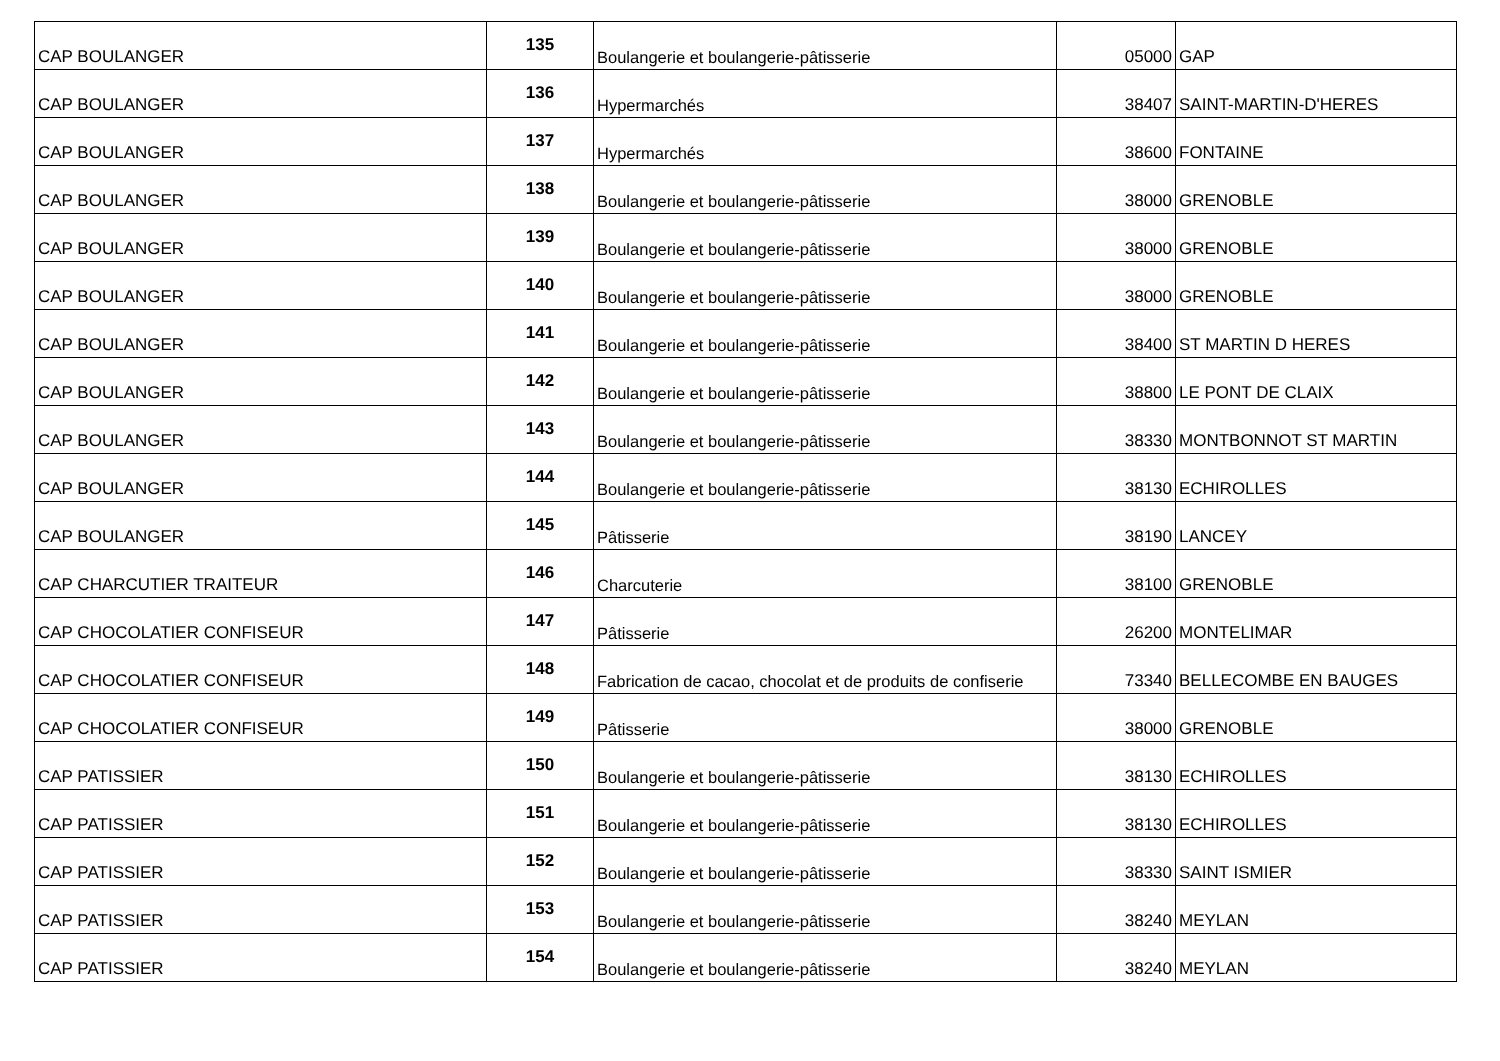| CAP BOULANGER | 135 | Boulangerie et boulangerie-pâtisserie | 05000 | GAP |
| CAP BOULANGER | 136 | Hypermarchés | 38407 | SAINT-MARTIN-D'HERES |
| CAP BOULANGER | 137 | Hypermarchés | 38600 | FONTAINE |
| CAP BOULANGER | 138 | Boulangerie et boulangerie-pâtisserie | 38000 | GRENOBLE |
| CAP BOULANGER | 139 | Boulangerie et boulangerie-pâtisserie | 38000 | GRENOBLE |
| CAP BOULANGER | 140 | Boulangerie et boulangerie-pâtisserie | 38000 | GRENOBLE |
| CAP BOULANGER | 141 | Boulangerie et boulangerie-pâtisserie | 38400 | ST MARTIN D HERES |
| CAP BOULANGER | 142 | Boulangerie et boulangerie-pâtisserie | 38800 | LE PONT DE CLAIX |
| CAP BOULANGER | 143 | Boulangerie et boulangerie-pâtisserie | 38330 | MONTBONNOT ST MARTIN |
| CAP BOULANGER | 144 | Boulangerie et boulangerie-pâtisserie | 38130 | ECHIROLLES |
| CAP BOULANGER | 145 | Pâtisserie | 38190 | LANCEY |
| CAP CHARCUTIER TRAITEUR | 146 | Charcuterie | 38100 | GRENOBLE |
| CAP CHOCOLATIER CONFISEUR | 147 | Pâtisserie | 26200 | MONTELIMAR |
| CAP CHOCOLATIER CONFISEUR | 148 | Fabrication de cacao, chocolat et de produits de confiserie | 73340 | BELLECOMBE EN BAUGES |
| CAP CHOCOLATIER CONFISEUR | 149 | Pâtisserie | 38000 | GRENOBLE |
| CAP PATISSIER | 150 | Boulangerie et boulangerie-pâtisserie | 38130 | ECHIROLLES |
| CAP PATISSIER | 151 | Boulangerie et boulangerie-pâtisserie | 38130 | ECHIROLLES |
| CAP PATISSIER | 152 | Boulangerie et boulangerie-pâtisserie | 38330 | SAINT ISMIER |
| CAP PATISSIER | 153 | Boulangerie et boulangerie-pâtisserie | 38240 | MEYLAN |
| CAP PATISSIER | 154 | Boulangerie et boulangerie-pâtisserie | 38240 | MEYLAN |